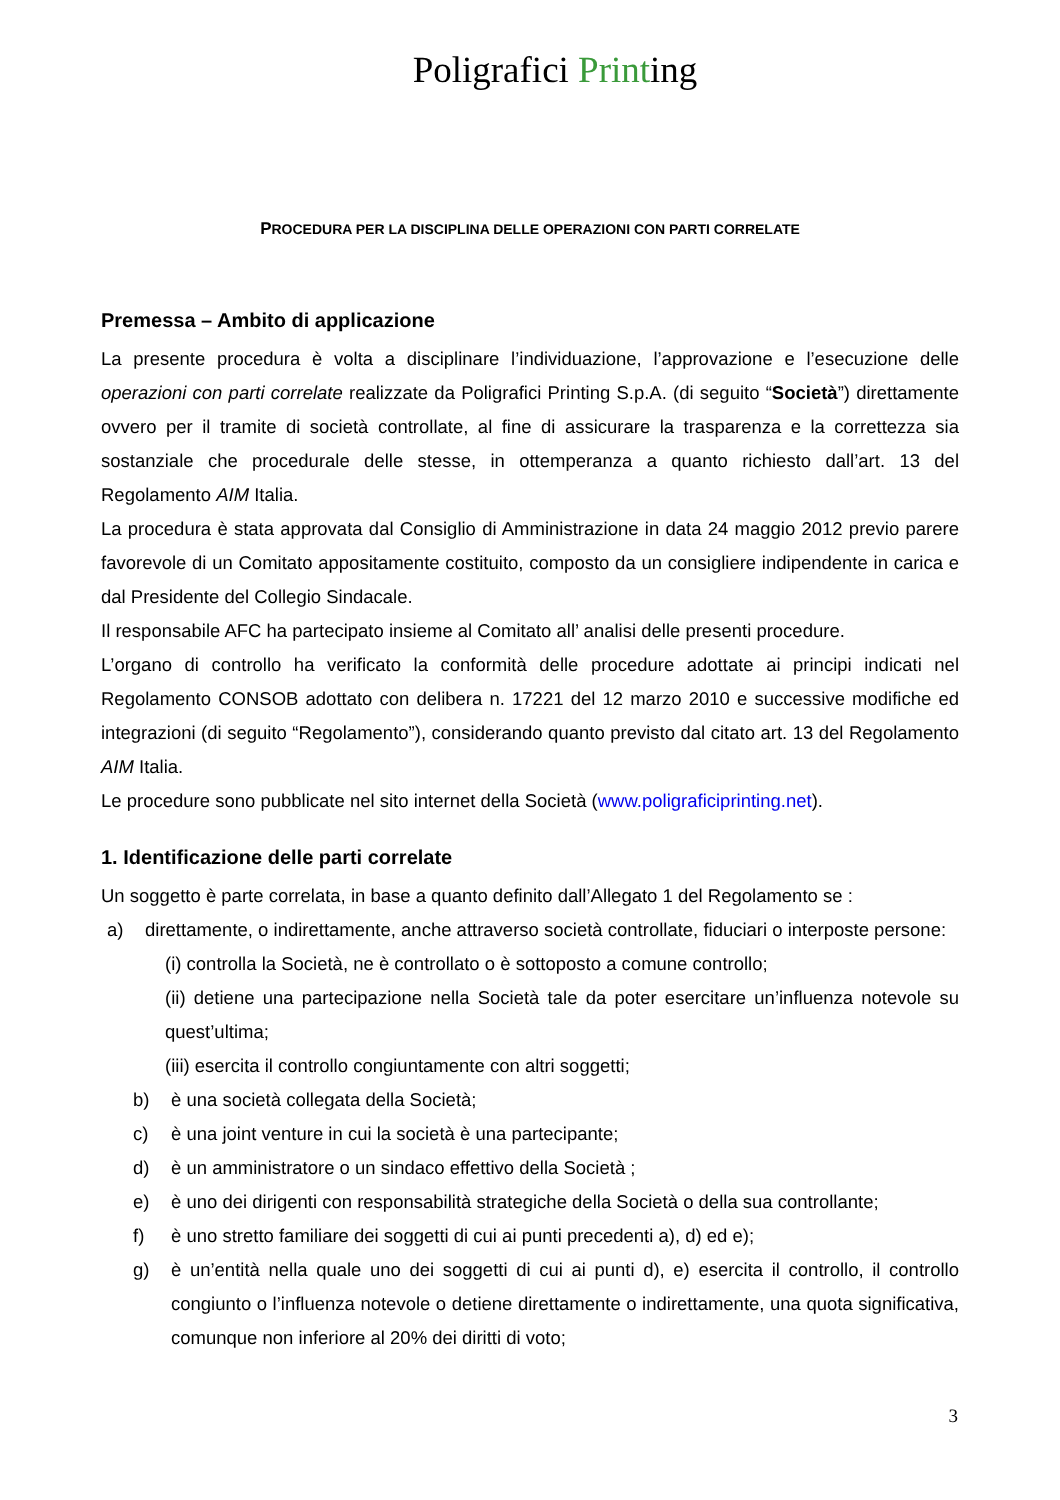Poligrafici Printing
PROCEDURA PER LA DISCIPLINA DELLE OPERAZIONI CON PARTI CORRELATE
Premessa – Ambito di applicazione
La presente procedura è volta a disciplinare l’individuazione, l’approvazione e l’esecuzione delle operazioni con parti correlate realizzate da Poligrafici Printing S.p.A. (di seguito “Società”) direttamente ovvero per il tramite di società controllate, al fine di assicurare la trasparenza e la correttezza sia sostanziale che procedurale delle stesse, in ottemperanza a quanto richiesto dall’art. 13 del Regolamento AIM Italia.
La procedura è stata approvata dal Consiglio di Amministrazione in data 24 maggio 2012 previo parere favorevole di un Comitato appositamente costituito, composto da un consigliere indipendente in carica e dal Presidente del Collegio Sindacale.
Il responsabile AFC ha partecipato insieme al Comitato all’ analisi delle presenti procedure.
L’organo di controllo ha verificato la conformità delle procedure adottate ai principi indicati nel Regolamento CONSOB adottato con delibera n. 17221 del 12 marzo 2010 e successive modifiche ed integrazioni (di seguito “Regolamento”), considerando quanto previsto dal citato art. 13 del Regolamento AIM Italia.
Le procedure sono pubblicate nel sito internet della Società (www.poligraficiprinting.net).
1. Identificazione delle parti correlate
Un soggetto è parte correlata, in base a quanto definito dall’Allegato 1 del Regolamento se :
a) direttamente, o indirettamente, anche attraverso società controllate, fiduciari o interposte persone:
(i) controlla la Società, ne è controllato o è sottoposto a comune controllo;
(ii) detiene una partecipazione nella Società tale da poter esercitare un’influenza notevole su quest’ultima;
(iii) esercita il controllo congiuntamente con altri soggetti;
b) è una società collegata della Società;
c) è una joint venture in cui la società è una partecipante;
d) è un amministratore o un sindaco effettivo della Società ;
e) è uno dei dirigenti con responsabilità strategiche della Società o della sua controllante;
f) è uno stretto familiare dei soggetti di cui ai punti precedenti a), d) ed e);
g) è un’entità nella quale uno dei soggetti di cui ai punti d), e) esercita il controllo, il controllo congiunto o l’influenza notevole o detiene direttamente o indirettamente, una quota significativa, comunque non inferiore al 20% dei diritti di voto;
3